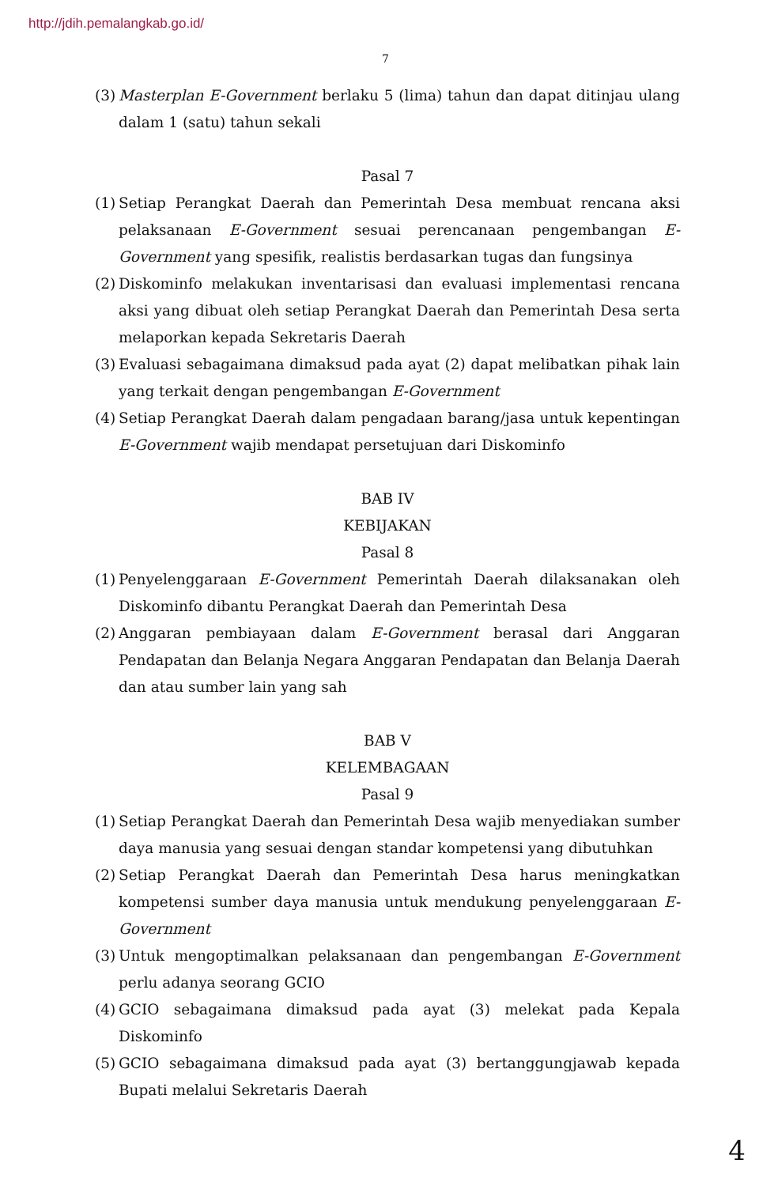http://jdih.pemalangkab.go.id/
7
(3) Masterplan E-Government berlaku 5 (lima) tahun dan dapat ditinjau ulang dalam 1 (satu) tahun sekali
Pasal 7
(1) Setiap Perangkat Daerah dan Pemerintah Desa membuat rencana aksi pelaksanaan E-Government sesuai perencanaan pengembangan E-Government yang spesifik, realistis berdasarkan tugas dan fungsinya
(2) Diskominfo melakukan inventarisasi dan evaluasi implementasi rencana aksi yang dibuat oleh setiap Perangkat Daerah dan Pemerintah Desa serta melaporkan kepada Sekretaris Daerah
(3) Evaluasi sebagaimana dimaksud pada ayat (2) dapat melibatkan pihak lain yang terkait dengan pengembangan E-Government
(4) Setiap Perangkat Daerah dalam pengadaan barang/jasa untuk kepentingan E-Government wajib mendapat persetujuan dari Diskominfo
BAB IV
KEBIJAKAN
Pasal 8
(1) Penyelenggaraan E-Government Pemerintah Daerah dilaksanakan oleh Diskominfo dibantu Perangkat Daerah dan Pemerintah Desa
(2) Anggaran pembiayaan dalam E-Government berasal dari Anggaran Pendapatan dan Belanja Negara Anggaran Pendapatan dan Belanja Daerah dan atau sumber lain yang sah
BAB V
KELEMBAGAAN
Pasal 9
(1) Setiap Perangkat Daerah dan Pemerintah Desa wajib menyediakan sumber daya manusia yang sesuai dengan standar kompetensi yang dibutuhkan
(2) Setiap Perangkat Daerah dan Pemerintah Desa harus meningkatkan kompetensi sumber daya manusia untuk mendukung penyelenggaraan E-Government
(3) Untuk mengoptimalkan pelaksanaan dan pengembangan E-Government perlu adanya seorang GCIO
(4) GCIO sebagaimana dimaksud pada ayat (3) melekat pada Kepala Diskominfo
(5) GCIO sebagaimana dimaksud pada ayat (3) bertanggungjawab kepada Bupati melalui Sekretaris Daerah
4